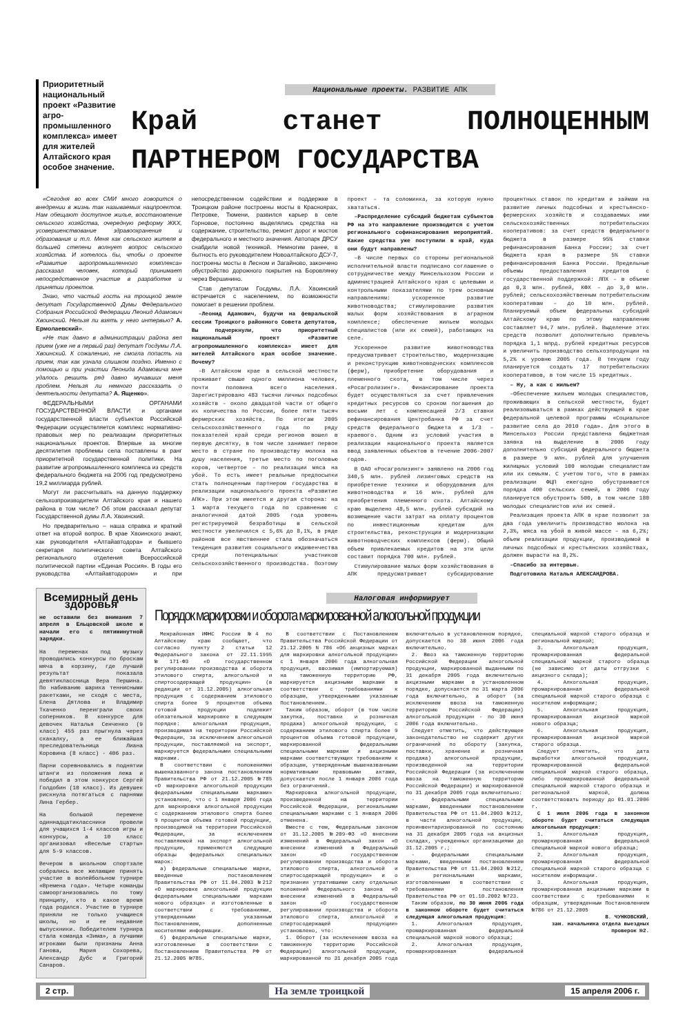Приоритетный национальный проект «Развитие агро-промышленного комплекса» имеет для жителей Алтайского края особое значение.
Национальные проекты. РАЗВИТИЕ АПК
Край станет ПОЛНОЦЕННЫМ ПАРТНЕРОМ ГОСУДАРСТВА
«Сегодня во всех СМИ много говорится о внедрении в жизнь так называемых нацпроектов. Нам обещают доступное жилье, восстановление сельского хозяйства, очередную реформу ЖКХ, усовершенствование здравоохранения и образования и т.п. Меня как сельского жителя в большей степени волнует вопрос сельского хозяйства. И хотелось бы, чтобы о проекте «Развитие агропромышленного комплекса» рассказал человек, который принимает непосредственное участие в разработке и принятии проектов.
Знаю, что частый гость на троицкой земле депутат Государственной Думы Федерального Собрания Российской Федерации Леонид Адамович Хвоинский. Нельзя ли взять у него интервью? А. Ермолаевский».
«Не так давно в администрации района вел прием (уже не в первый раз) депутат Госдумы Л.А. Хвоинский. К сожалению, не смогла попасть на прием, так как узнала слишком поздно. Именно с помощью и при участии Леонида Адамовича мне удалось решить ряд давно мучавших меня проблем. Нельзя ли немного рассказать о деятельности депутата? А. Ященко».
ФЕДЕРАЛЬНЫМИ ОРГАНАМИ ГОСУДАРСТВЕННОЙ ВЛАСТИ и органами государственной власти субъектов Российской Федерации осуществляется комплекс нормативно-правовых мер по реализации приоритетных национальных проектов. Впервые за многие десятилетия проблемы села поставлены в ранг приоритетной государственной политики. На развитие агропромышленного комплекса из средств федерального бюджета на 2006 год предусмотрено 19,2 миллиарда рублей.
Могут ли рассчитывать на данную поддержку сельхозпроизводители Алтайского края и нашего района в том числе? Об этом рассказал депутат Государственной думы Л.А. Хвоинский.
Но предварительно – наша справка и краткий ответ на второй вопрос. В крае Хвоинского знают, как руководителя «Алтайавтодора» и бывшего секретаря политического совета Алтайского регионального отделения Всероссийской политической партии «Единая Россия». В годы его руководства «Алтайавтодором» и при непосредственном содействии и поддержке в Троицком районе построены мосты в Красноярах, Петровке, Тюмени, развился карьер в селе Горновое, постоянно выделялись средства на содержание, строительство, ремонт дорог и мостов федерального и местного значения. Автопарк ДРСУ снабдили новой техникой. Немногим ранее, в бытность его руководителем Новоалтайского ДСУ-7, построены мосты в Лесном и Загайново, закончено обустройство дорожного покрытия на Боровлянку через Вершинино.
Став депутатом Госдумы, Л.А. Хвоинский встречается с населением, по возможности помогает в решении проблем.
–Леонид Адамович, будучи на февральской сессии Троицкого районного Совета депутатов, Вы подчеркнули, что приоритетный национальный проект «Развитие агропромышленного комплекса» имеет для жителей Алтайского края особое значение. Почему?
–В Алтайском крае в сельской местности проживает свыше одного миллиона человек, почти половина всего населения. Зарегистрировано 483 тысячи личных подсобных хозяйств – около двадцатой части от общего их количества по России, более пяти тысяч фермерских хозяйств. По итогам 2005 сельскохозяйственного года по ряду показателей край среди регионов вошел в первую десятку, в том числе занимает первое место в стране по производству молока на душу населения, третье место по поголовью коров, четвертое – по реализации мяса на убой. То есть имеет реальные предпосылки стать полноценным партнером государства в реализации национального проекта «Развитие АПК». При этом имеется и другая сторона: на 1 марта текущего года по сравнению с аналогичной датой 2005 года уровень регистрируемой безработицы в сельской местности увеличился с 5,6% до 8,1%, в ряде районов все явственнее стала обозначаться тенденция развития социального иждивенчества среди потенциальных участников сельскохозяйственного производства. Поэтому проект – та соломинка, за которую нужно хвататься.
–Распределение субсидий бюджетам субъектов РФ на это направление производится с учетом регионального софинансирования мероприятий. Какие средства уже поступили в край, куда они будут направлены?
–В числе первых со стороны региональной исполнительной власти подписано соглашение о сотрудничестве между Минсельхозом России и администрацией Алтайского края с целевыми и контрольными показателями по трем основным направлениям: ускоренное развитие животноводства; стимулирование развития малых форм хозяйствования в аграрном комплексе; обеспечение жильем молодых специалистов (или их семей), работающих на селе.
Ускоренное развитие животноводства предусматривает строительство, модернизацию и реконструкцию животноводческих комплексов (ферм), приобретение оборудования и племенного скота, в том числе через «Росагролизинг». Финансирование проекта будет осуществляться за счет привлечения кредитных ресурсов со сроком погашения до восьми лет с компенсацией 2/3 ставки рефинансирования Центробанка РФ за счет средств федерального бюджета и 1/3 – краевого. Одним из условий участия в реализации национального проекта является ввод заявленных объектов в течение 2006-2007 годов.
В ОАО «Росагролизинг» заявлено на 2006 год 340,5 млн. рублей лизинговых средств на приобретение техники и оборудования для животноводства и 16 млн. рублей для приобретения племенного скота. Алтайскому краю выделено 48,5 млн. рублей субсидий на возмещение части затрат на оплату процентов по инвестиционным кредитам для строительства, реконструкции и модернизации животноводческих комплексов (ферм). Общий объем привлекаемых кредитов на эти цели составит порядка 700 млн. рублей.
Стимулирование малых форм хозяйствования в АПК предусматривает субсидирование процентных ставок по кредитам и займам на развитие личных подсобных и крестьянско-фермерских хозяйств и создаваемых ими сельскохозяйственных потребительских кооперативов: за счет средств федерального бюджета в размере 95% ставки рефинансирования Банка России; за счет бюджета края в размере 5% ставки рефинансирования Банка России. Предельные объемы предоставления кредитов с государственной поддержкой: ЛПХ – в объеме до 0,3 млн. рублей, КФХ – до 3,0 млн. рублей; сельскохозяйственным потребительским кооперативам – до 10 млн. рублей. Планируемый объем федеральных субсидий Алтайскому краю по этому направлению составляет 94,7 млн. рублей. Выделение этих средств позволит дополнительно привлечь порядка 1,1 млрд. рублей кредитных ресурсов и увеличить производство сельхозпродукции на 5,2% к уровню 2005 года. В текущем году планируется создать 17 потребительских кооперативов, в том числе 15 кредитных.
– Ну, а как с жильем?
–Обеспечение жильем молодых специалистов, проживающих в сельской местности, будет реализовываться в рамках действующей в крае федеральной целевой программы «Социальное развитие села до 2010 года». Для этого в Минсельхоз России представлена бюджетная заявка на выделение в 2006 году дополнительно субсидий федерального бюджета в размере 9 млн. рублей для улучшения жилищных условий 100 молодым специалистам или их семьям. С учетом того, что в рамках реализации ФЦП ежегодно обустраивается порядка 400 сельских семей, в 2006 году планируется обустроить 500, в том числе 180 молодых специалистов или их семей.
Реализация проекта АПК в крае позволит за два года увеличить производство молока на 2,3%, мяса на убой в живой массе – на 6,2%; объем реализации продукции, производимой в личных подсобных и крестьянских хозяйствах, должен вырасти на 8,2%.
–Спасибо за интервью.
Подготовила Наталья АЛЕКСАНДРОВА.
Всемирный день здоровья
не оставили без внимания 7 апреля в Ельцовской школе и начали его с пятиминутной зарядки.
На переменах под музыку проводились конкурсы по броскам мяча в корзину, где лучший результат показала девятиклассница Вера Першина. По набиванию шарика теннисными ракетками, не сходя с места, Елена Дятлова и Владимир Ткаченко переиграли своих соперников. В конкурсе для девочек Наталья Сенченко (9 класс) 455 раз прыгнула через скакалку, а ее ближайшая преследовательница Лиана Коровина (8 класс) - 406 раз.
Парни соревновались в поднятии штанги из положения лежа и победил в этом конкурсе Сергей Голдобин (10 класс). Из девушек рискнула потягаться с парнями Лина Гербер.
На большой перемене одиннадцатиклассники провели для учащихся 1-4 классов игры и конкурсы, а 10 класс организовал «Веселые старты» для 5-9 классов.
Вечером в школьном спортзале собрались все желающие принять участие в волейбольном турнире «Времена года». Четыре команды самоорганизовались по тому принципу, кто в какое время года родился. Участие в турнире приняли не только учащиеся школы, но и ее недавние выпускники. Победителем турнира стала команда «Зима», а лучшими игроками были признаны Анна Ганова, Мария Сохорева, Александр Дубс и Григорий Санаров.
Налоговая информирует
Порядок маркировки и оборота маркированной алкогольной продукции
Межрайонная ИФНС России №4 по Алтайскому краю сообщает, что согласно пункту 2 статьи 12 Федерального закона от 22.11.1995 №171-ФЗ «О государственном регулировании производства и оборота этилового спирта, алкогольной и спиртосодержащей продукции» (в редакции от 31.12.2005) алкогольная продукция с содержанием этилового спирта более 9 процентов объема готовой продукции подлежит обязательной маркировке в следующем порядке: алкогольная продукция, производимая на территории Российской Федерации, за исключением алкогольной продукции, поставляемой на экспорт, маркируется федеральными специальными марками.
В соответствии с положениями вышеназванного закона постановлением Правительства РФ от 21.12.2005 №785 «О маркировке алкогольной продукции федеральными специальными марками» установлено, что с 1 января 2006 года для маркировки алкогольной продукции с содержанием этилового спирта более 9 процентов объема готовой продукции, производимой на территории Российской Федерации, за исключением поставляемой на экспорт алкогольной продукции, применяются следующие образцы федеральных специальных марок:
а) федеральные специальные марки, введенные постановлением Правительства РФ от 11.04.2003 №212 «О маркировке алкогольной продукции федеральными специальными марками нового образца» и изготовленные в соответствии с требованиями, утвержденными указанным Постановлением, дополненные носителями информации.
б) федеральные специальные марки, изготовленные в соответствии с Постановлением Правительства РФ от 21.12.2005 №785.
В соответствии с Постановлением Правительства Российской Федерации от 21.12.2005 N 786 «Об акцизных марках для маркировки алкогольной продукции» с 1 января 2006 года алкогольная продукция, ввозимая (импортируемая) на таможенную территорию РФ, маркируется акцизными марками в соответствии с требованиями к образцам, утвержденными указанным Постановлением.
Таким образом, оборот (в том числе закупка, поставки и розничная продажа) алкогольной продукции, с содержанием этилового спирта более 9 процентов объема готовой продукции, маркированной федеральными специальными марками и акцизными марками соответствующих требованиям к образцам, утвержденным вышеназванными нормативными правовыми актами, допускается после 1 января 2006 года без ограничений.
Маркировка алкогольной продукции, произведенной на территории Российской Федерации, региональными специальными марками с 1 января 2006 отменена.
Вместе с тем, Федеральным законом от 31.12.2005 №209-ФЗ «О внесении изменений в Федеральный закон «О внесении изменений в Федеральный закон «О государственном регулировании производства и оборота этилового спирта, алкогольной и спиртосодержащей продукции» и о признании утратившими силу отдельных положений Федерального закона «О внесении изменений в Федеральный закон «О государственном регулировании производства и оборота этилового спирта, алкогольной и спиртосодержащей продукции» установлено, что:
1. Оборот (за исключением ввоза на таможенную территорию Российской Федерации) алкогольной продукции, маркированной по 31 декабря 2005 года включительно в установленном порядке, допускается по 30 июня 2006 года включительно.
2. Ввоз на таможенную территорию Российской Федерации алкогольной продукции, маркированной выданными по 31 декабря 2005 года включительно акцизными марками в установленном порядке, допускается по 31 марта 2006 года включительно, а оборот (за исключением ввоза на таможенную территорию Российской Федерации) алкогольной продукции - по 30 июня 2006 года включительно.
Следует отметить, что действующее законодательство не содержит других ограничений по обороту (закупка, поставки, хранение и розничная продажа) алкогольной продукции, произведенной на территории Российской Федерации (за исключением ввоза на таможенную территорию Российской Федерации) и маркированной по 31 декабря 2005 года включительно:
- федеральными специальными марками, введенными постановлением Правительства РФ от 11.04.2003 №212, в части алкогольной продукции, проинвентаризированной по состоянию на 31 декабря 2005 года на акцизных складах, учрежденных организациями до 31.12.2005 г.;
- федеральными специальными марками, введенными постановлением Правительства РФ от 11.04.2003 №212, и региональными марками, изготовленными в соответствии с требованиями постановления Правительства РФ от 01.10.2002 №723.
Таким образом, по 30 июня 2006 года в законном обороте будет считаться следующая алкогольная продукция:
1. Алкогольная продукция, промаркированная федеральной специальной маркой нового образца;
2. Алкогольная продукция, промаркированная федеральной специальной маркой старого образца и региональной маркой;
3. Алкогольная продукция, промаркированная федеральной специальной маркой старого образца (не зависимо от даты отгрузки с акцизного склада);
4. Алкогольная продукция, промаркированная федеральной специальной маркой старого образца с носителем информации;
5. Алкогольная продукция, промаркированная акцизной маркой нового образца;
6. Алкогольная продукция, промаркированная акцизной маркой старого образца.
Следует отметить, что дата выработки алкогольной продукции, промаркированной федеральной специальной маркой старого образца, либо промаркированной федеральной специальной маркой старого образца и региональной маркой, должна соответствовать периоду до 01.01.2006 г.
С 1 июля 2006 года в законном обороте будет считаться следующая алкогольная продукция:
1. Алкогольная продукция, промаркированная федеральной специальной маркой нового образца;
2. Алкогольная продукция, промаркированная федеральной специальной маркой старого образца с носителем информации.
3. Алкогольная продукция, промаркированная акцизными марками в соответствии с требованиями к образцам, утвержденным Постановлением №786 от 21.12.2005
В. ЧУНКОВСКИЙ,
зам. начальника отдела выездных проверок №2.
2 стр. На земле троицкой 15 апреля 2006 г.